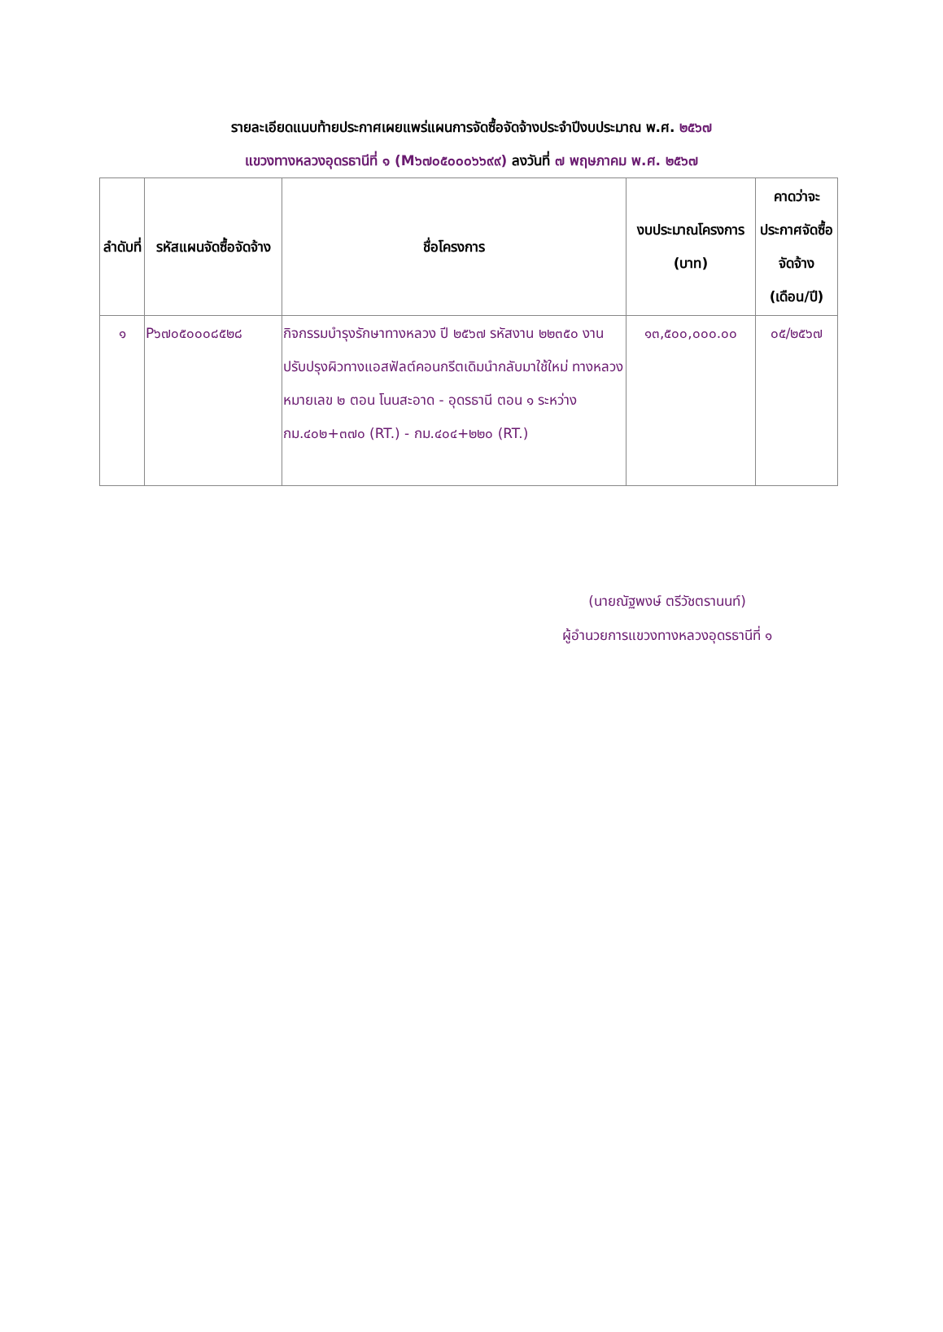รายละเอียดแนบท้ายประกาศเผยแพร่แผนการจัดซื้อจัดจ้างประจำปีงบประมาณ พ.ศ. ๒๕๖๗
แขวงทางหลวงอุดรธานีที่ ๑ (M๖๗๐๕๐๐๐๖๖๙๙) ลงวันที่ ๗ พฤษภาคม พ.ศ. ๒๕๖๗
| ลำดับที่ | รหัสแผนจัดซื้อจัดจ้าง | ชื่อโครงการ | งบประมาณโครงการ (บาท) | คาดว่าจะประกาศจัดซื้อจัดจ้าง (เดือน/ปี) |
| --- | --- | --- | --- | --- |
| ๑ | P๖๗๐๕๐๐๐๘๕๒๘ | กิจกรรมบำรุงรักษาทางหลวง ปี ๒๕๖๗ รหัสงาน ๒๒๓๕๐ งานปรับปรุงผิวทางแอสฟัลต์คอนกรีตเดิมนำกลับมาใช้ใหม่ ทางหลวงหมายเลข ๒ ตอน โนนสะอาด - อุดรธานี ตอน ๑ ระหว่าง กม.๔๐๒+๓๗๐ (RT.) - กม.๔๐๔+๒๒๐ (RT.) | ๑๓,๕๐๐,๐๐๐.๐๐ | ๐๕/๒๕๖๗ |
(นายณัฐพงษ์ ตรีวัชตรานนท์)
ผู้อำนวยการแขวงทางหลวงอุดรธานีที่ ๑